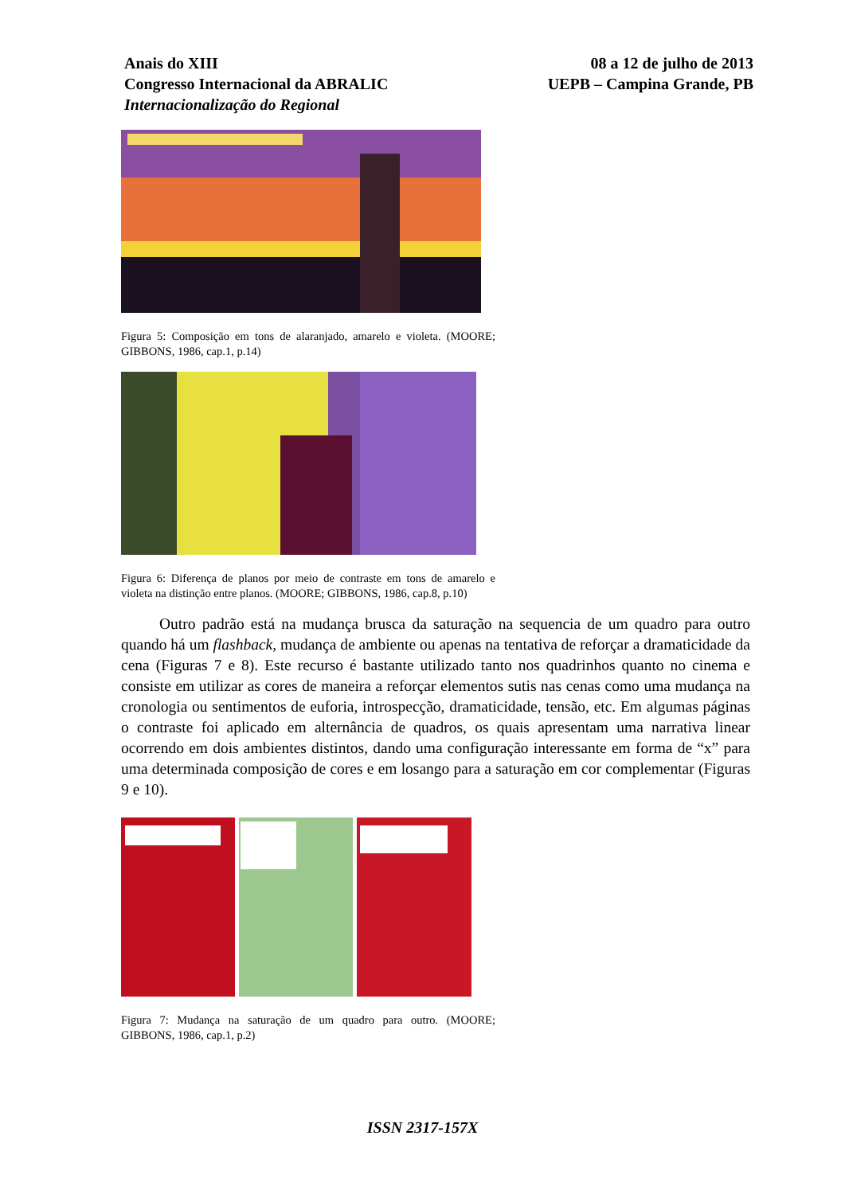Anais do XIII
Congresso Internacional da ABRALIC
Internacionalização do Regional
08 a 12 de julho de 2013
UEPB – Campina Grande, PB
Figura 5: Composição em tons de alaranjado, amarelo e violeta. (MOORE; GIBBONS, 1986, cap.1, p.14)
Figura 6: Diferença de planos por meio de contraste em tons de amarelo e violeta na distinção entre planos. (MOORE; GIBBONS, 1986, cap.8, p.10)
Outro padrão está na mudança brusca da saturação na sequencia de um quadro para outro quando há um flashback, mudança de ambiente ou apenas na tentativa de reforçar a dramaticidade da cena (Figuras 7 e 8). Este recurso é bastante utilizado tanto nos quadrinhos quanto no cinema e consiste em utilizar as cores de maneira a reforçar elementos sutis nas cenas como uma mudança na cronologia ou sentimentos de euforia, introspecção, dramaticidade, tensão, etc. Em algumas páginas o contraste foi aplicado em alternância de quadros, os quais apresentam uma narrativa linear ocorrendo em dois ambientes distintos, dando uma configuração interessante em forma de “x” para uma determinada composição de cores e em losango para a saturação em cor complementar (Figuras 9 e 10).
Figura 7: Mudança na saturação de um quadro para outro. (MOORE; GIBBONS, 1986, cap.1, p.2)
ISSN 2317-157X